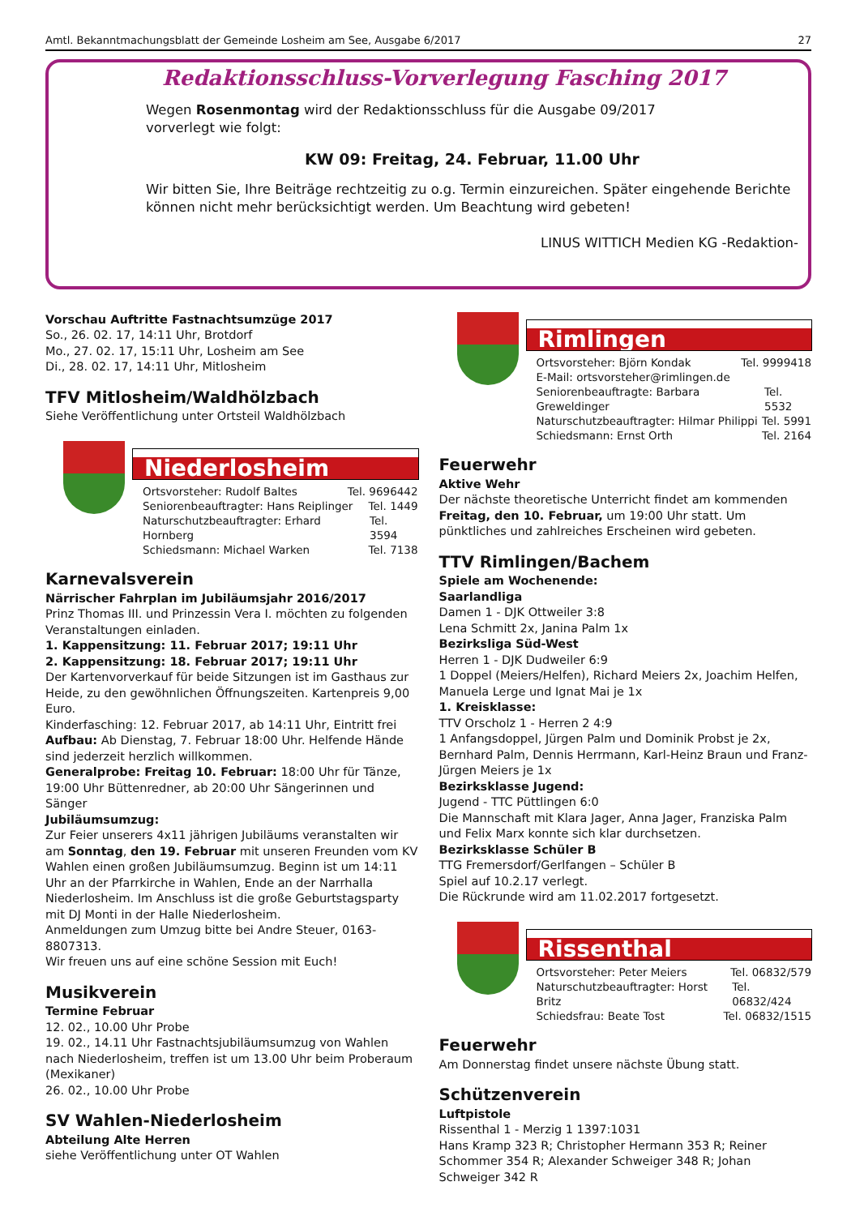Amtl. Bekanntmachungsblatt der Gemeinde Losheim am See, Ausgabe 6/2017 27
Redaktionsschluss-Vorverlegung Fasching 2017
Wegen Rosenmontag wird der Redaktionsschluss für die Ausgabe 09/2017 vorverlegt wie folgt:
KW 09: Freitag, 24. Februar, 11.00 Uhr
Wir bitten Sie, Ihre Beiträge rechtzeitig zu o.g. Termin einzureichen. Später eingehende Berichte können nicht mehr berücksichtigt werden. Um Beachtung wird gebeten!
LINUS WITTICH Medien KG -Redaktion-
Vorschau Auftritte Fastnachtsumzüge 2017
So., 26. 02. 17, 14:11 Uhr, Brotdorf
Mo., 27. 02. 17, 15:11 Uhr, Losheim am See
Di., 28. 02. 17, 14:11 Uhr, Mitlosheim
TFV Mitlosheim/Waldhölzbach
Siehe Veröffentlichung unter Ortsteil Waldhölzbach
Niederlosheim
Ortsvorsteher: Rudolf Baltes Tel. 9696442
Seniorenbeauftragter: Hans Reiplinger Tel. 1449
Naturschutzbeauftragter: Erhard Hornberg Tel. 3594
Schiedsmann: Michael Warken Tel. 7138
Karnevalsverein
Närrischer Fahrplan im Jubiläumsjahr 2016/2017
Prinz Thomas III. und Prinzessin Vera I. möchten zu folgenden Veranstaltungen einladen.
1. Kappensitzung: 11. Februar 2017; 19:11 Uhr
2. Kappensitzung: 18. Februar 2017; 19:11 Uhr
Der Kartenvorverkauf für beide Sitzungen ist im Gasthaus zur Heide, zu den gewöhnlichen Öffnungszeiten. Kartenpreis 9,00 Euro.
Kinderfasching: 12. Februar 2017, ab 14:11 Uhr, Eintritt frei
Aufbau: Ab Dienstag, 7. Februar 18:00 Uhr. Helfende Hände sind jederzeit herzlich willkommen.
Generalprobe: Freitag 10. Februar: 18:00 Uhr für Tänze, 19:00 Uhr Büttenredner, ab 20:00 Uhr Sängerinnen und Sänger
Jubiläumsumzug:
Zur Feier unserers 4x11 jährigen Jubiläums veranstalten wir am Sonntag, den 19. Februar mit unseren Freunden vom KV Wahlen einen großen Jubiläumsumzug. Beginn ist um 14:11 Uhr an der Pfarrkirche in Wahlen, Ende an der Narrhalla Niederlosheim. Im Anschluss ist die große Geburtstagsparty mit DJ Monti in der Halle Niederlosheim.
Anmeldungen zum Umzug bitte bei Andre Steuer, 0163-8807313.
Wir freuen uns auf eine schöne Session mit Euch!
Musikverein
Termine Februar
12. 02., 10.00 Uhr Probe
19. 02., 14.11 Uhr Fastnachtsjubiläumsumzug von Wahlen nach Niederlosheim, treffen ist um 13.00 Uhr beim Proberaum (Mexikaner)
26. 02., 10.00 Uhr Probe
SV Wahlen-Niederlosheim
Abteilung Alte Herren
siehe Veröffentlichung unter OT Wahlen
Rimlingen
Ortsvorsteher: Björn Kondak Tel. 9999418
E-Mail: ortsvorsteher@rimlingen.de
Seniorenbeauftragte: Barbara Greweldinger Tel. 5532
Naturschutzbeauftragter: Hilmar Philippi Tel. 5991
Schiedsmann: Ernst Orth Tel. 2164
Feuerwehr
Aktive Wehr
Der nächste theoretische Unterricht findet am kommenden Freitag, den 10. Februar, um 19:00 Uhr statt. Um pünktliches und zahlreiches Erscheinen wird gebeten.
TTV Rimlingen/Bachem
Spiele am Wochenende:
Saarlandliga
Damen 1 - DJK Ottweiler 3:8
Lena Schmitt 2x, Janina Palm 1x
Bezirksliga Süd-West
Herren 1 - DJK Dudweiler 6:9
1 Doppel (Meiers/Helfen), Richard Meiers 2x, Joachim Helfen, Manuela Lerge und Ignat Mai je 1x
1. Kreisklasse:
TTV Orscholz 1 - Herren 2 4:9
1 Anfangsdoppel, Jürgen Palm und Dominik Probst je 2x, Bernhard Palm, Dennis Herrmann, Karl-Heinz Braun und Franz-Jürgen Meiers je 1x
Bezirksklasse Jugend:
Jugend - TTC Püttlingen 6:0
Die Mannschaft mit Klara Jager, Anna Jager, Franziska Palm und Felix Marx konnte sich klar durchsetzen.
Bezirksklasse Schüler B
TTG Fremersdorf/Gerlfangen – Schüler B
Spiel auf 10.2.17 verlegt.
Die Rückrunde wird am 11.02.2017 fortgesetzt.
Rissenthal
Ortsvorsteher: Peter Meiers Tel. 06832/579
Naturschutzbeauftragter: Horst Britz Tel. 06832/424
Schiedsfrau: Beate Tost Tel. 06832/1515
Feuerwehr
Am Donnerstag findet unsere nächste Übung statt.
Schützenverein
Luftpistole
Rissenthal 1 - Merzig 1 1397:1031
Hans Kramp 323 R; Christopher Hermann 353 R; Reiner Schommer 354 R; Alexander Schweiger 348 R; Johan Schweiger 342 R